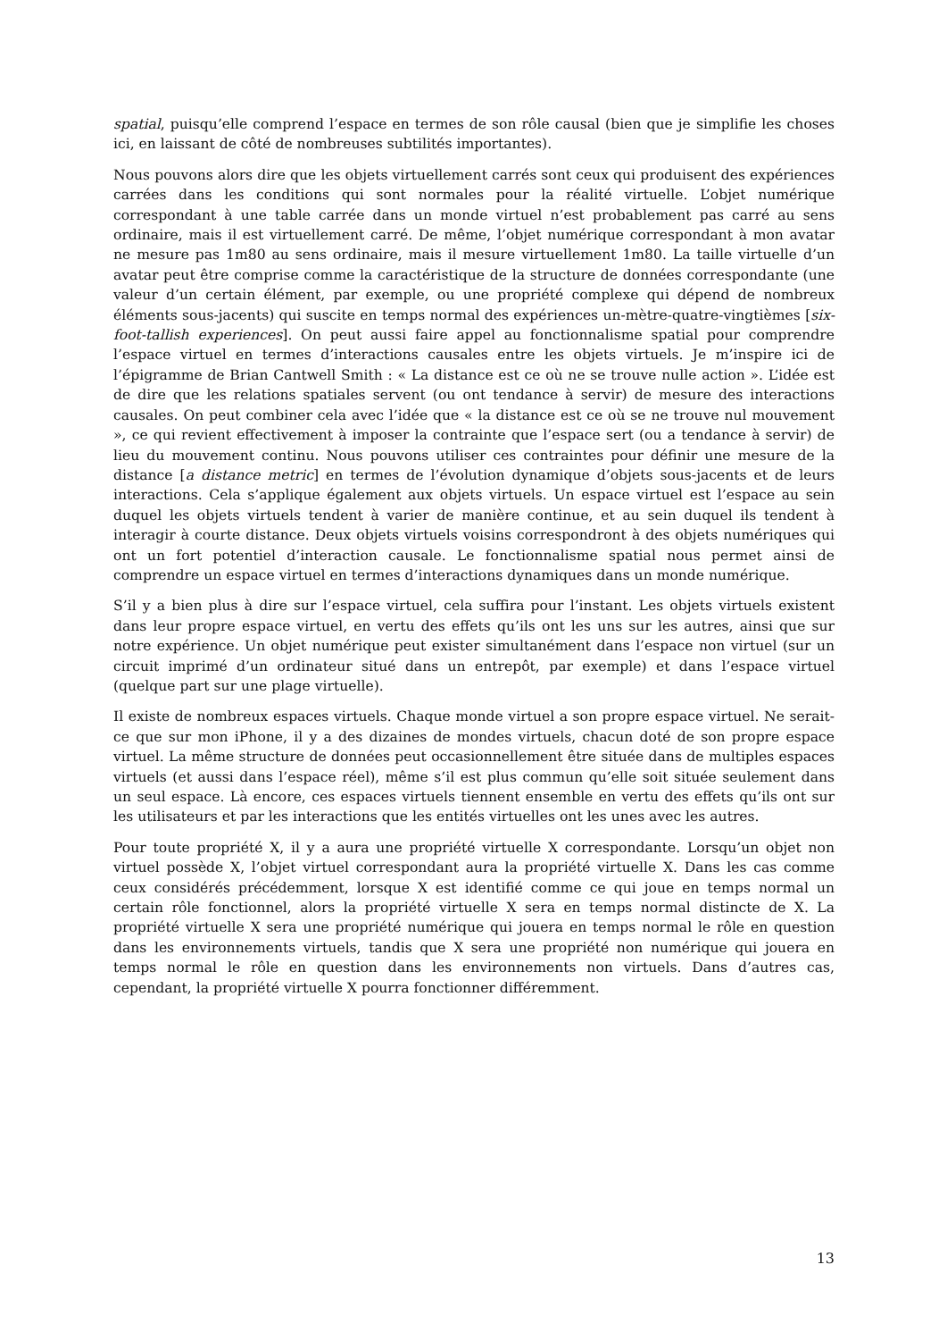spatial, puisqu’elle comprend l’espace en termes de son rôle causal (bien que je simplifie les choses ici, en laissant de côté de nombreuses subtilités importantes).
Nous pouvons alors dire que les objets virtuellement carrés sont ceux qui produisent des expériences carrées dans les conditions qui sont normales pour la réalité virtuelle. L’objet numérique correspondant à une table carrée dans un monde virtuel n’est probablement pas carré au sens ordinaire, mais il est virtuellement carré. De même, l’objet numérique correspondant à mon avatar ne mesure pas 1m80 au sens ordinaire, mais il mesure virtuellement 1m80. La taille virtuelle d’un avatar peut être comprise comme la caractéristique de la structure de données correspondante (une valeur d’un certain élément, par exemple, ou une propriété complexe qui dépend de nombreux éléments sous-jacents) qui suscite en temps normal des expériences un-mètre-quatre-vingtièmes [six-foot-tallish experiences]. On peut aussi faire appel au fonctionnalisme spatial pour comprendre l’espace virtuel en termes d’interactions causales entre les objets virtuels. Je m’inspire ici de l’épigramme de Brian Cantwell Smith : « La distance est ce où ne se trouve nulle action ». L’idée est de dire que les relations spatiales servent (ou ont tendance à servir) de mesure des interactions causales. On peut combiner cela avec l’idée que « la distance est ce où se ne trouve nul mouvement », ce qui revient effectivement à imposer la contrainte que l’espace sert (ou a tendance à servir) de lieu du mouvement continu. Nous pouvons utiliser ces contraintes pour définir une mesure de la distance [a distance metric] en termes de l’évolution dynamique d’objets sous-jacents et de leurs interactions. Cela s’applique également aux objets virtuels. Un espace virtuel est l’espace au sein duquel les objets virtuels tendent à varier de manière continue, et au sein duquel ils tendent à interagir à courte distance. Deux objets virtuels voisins correspondront à des objets numériques qui ont un fort potentiel d’interaction causale. Le fonctionnalisme spatial nous permet ainsi de comprendre un espace virtuel en termes d’interactions dynamiques dans un monde numérique.
S’il y a bien plus à dire sur l’espace virtuel, cela suffira pour l’instant. Les objets virtuels existent dans leur propre espace virtuel, en vertu des effets qu’ils ont les uns sur les autres, ainsi que sur notre expérience. Un objet numérique peut exister simultanément dans l’espace non virtuel (sur un circuit imprimé d’un ordinateur situé dans un entrepôt, par exemple) et dans l’espace virtuel (quelque part sur une plage virtuelle).
Il existe de nombreux espaces virtuels. Chaque monde virtuel a son propre espace virtuel. Ne serait-ce que sur mon iPhone, il y a des dizaines de mondes virtuels, chacun doté de son propre espace virtuel. La même structure de données peut occasionnellement être située dans de multiples espaces virtuels (et aussi dans l’espace réel), même s’il est plus commun qu’elle soit située seulement dans un seul espace. Là encore, ces espaces virtuels tiennent ensemble en vertu des effets qu’ils ont sur les utilisateurs et par les interactions que les entités virtuelles ont les unes avec les autres.
Pour toute propriété X, il y a aura une propriété virtuelle X correspondante. Lorsqu’un objet non virtuel possède X, l’objet virtuel correspondant aura la propriété virtuelle X. Dans les cas comme ceux considérés précédemment, lorsque X est identifié comme ce qui joue en temps normal un certain rôle fonctionnel, alors la propriété virtuelle X sera en temps normal distincte de X. La propriété virtuelle X sera une propriété numérique qui jouera en temps normal le rôle en question dans les environnements virtuels, tandis que X sera une propriété non numérique qui jouera en temps normal le rôle en question dans les environnements non virtuels. Dans d’autres cas, cependant, la propriété virtuelle X pourra fonctionner différemment.
13